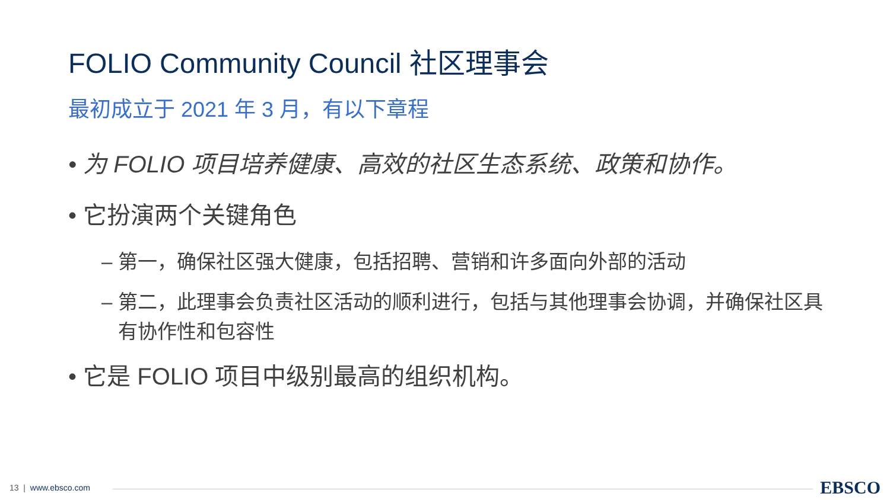FOLIO Community Council 社区理事会
最初成立于 2021 年 3 月，有以下章程
• 为 FOLIO 项目培养健康、高效的社区生态系统、政策和协作。
• 它扮演两个关键角色
– 第一，确保社区强大健康，包括招聘、营销和许多面向外部的活动
– 第二，此理事会负责社区活动的顺利进行，包括与其他理事会协调，并确保社区具有协作性和包容性
• 它是 FOLIO 项目中级别最高的组织机构。
13 | www.ebsco.com EBSCO